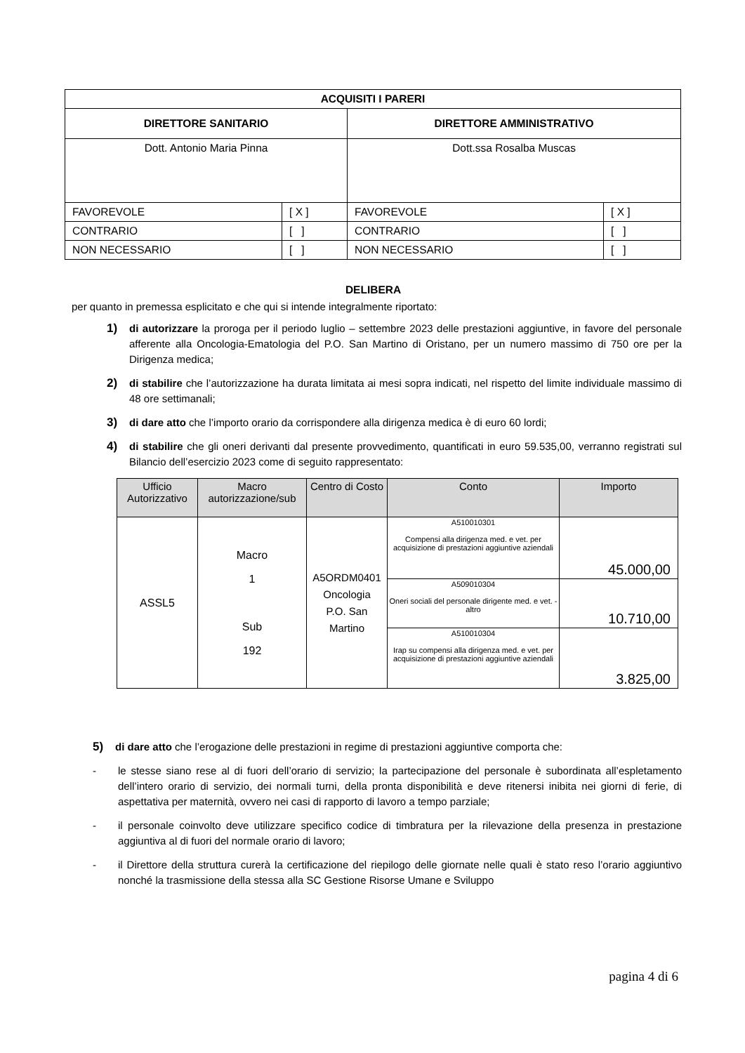| ACQUISITI I PARERI | | | |
| --- | --- | --- | --- |
| DIRETTORE SANITARIO | | DIRETTORE AMMINISTRATIVO | |
| Dott. Antonio Maria Pinna | | Dott.ssa Rosalba Muscas | |
| FAVOREVOLE | [ X ] | FAVOREVOLE | [ X ] |
| CONTRARIO | [ ] | CONTRARIO | [ ] |
| NON NECESSARIO | [ ] | NON NECESSARIO | [ ] |
DELIBERA
per quanto in premessa esplicitato e che qui si intende integralmente riportato:
1) di autorizzare la proroga per il periodo luglio – settembre 2023 delle prestazioni aggiuntive, in favore del personale afferente alla Oncologia-Ematologia del P.O. San Martino di Oristano, per un numero massimo di 750 ore per la Dirigenza medica;
2) di stabilire che l’autorizzazione ha durata limitata ai mesi sopra indicati, nel rispetto del limite individuale massimo di 48 ore settimanali;
3) di dare atto che l’importo orario da corrispondere alla dirigenza medica è di euro 60 lordi;
4) di stabilire che gli oneri derivanti dal presente provvedimento, quantificati in euro 59.535,00, verranno registrati sul Bilancio dell’esercizio 2023 come di seguito rappresentato:
| Ufficio Autorizzativo | Macro autorizzazione/sub | Centro di Costo | Conto | Importo |
| --- | --- | --- | --- | --- |
| ASSL5 | Macro 1 Sub 192 | A5ORDM0401 Oncologia P.O. San Martino | A510010301 Compensi alla dirigenza med. e vet. per acquisizione di prestazioni aggiuntive aziendali | 45.000,00 |
| | | | A509010304 Oneri sociali del personale dirigente med. e vet. - altro | 10.710,00 |
| | | | A510010304 Irap su compensi alla dirigenza med. e vet. per acquisizione di prestazioni aggiuntive aziendali | 3.825,00 |
5) di dare atto che l’erogazione delle prestazioni in regime di prestazioni aggiuntive comporta che:
- le stesse siano rese al di fuori dell’orario di servizio; la partecipazione del personale è subordinata all’espletamento dell’intero orario di servizio, dei normali turni, della pronta disponibilità e deve ritenersi inibita nei giorni di ferie, di aspettativa per maternità, ovvero nei casi di rapporto di lavoro a tempo parziale;
- il personale coinvolto deve utilizzare specifico codice di timbratura per la rilevazione della presenza in prestazione aggiuntiva al di fuori del normale orario di lavoro;
- il Direttore della struttura curerà la certificazione del riepilogo delle giornate nelle quali è stato reso l’orario aggiuntivo nonché la trasmissione della stessa alla SC Gestione Risorse Umane e Sviluppo
pagina 4 di 6